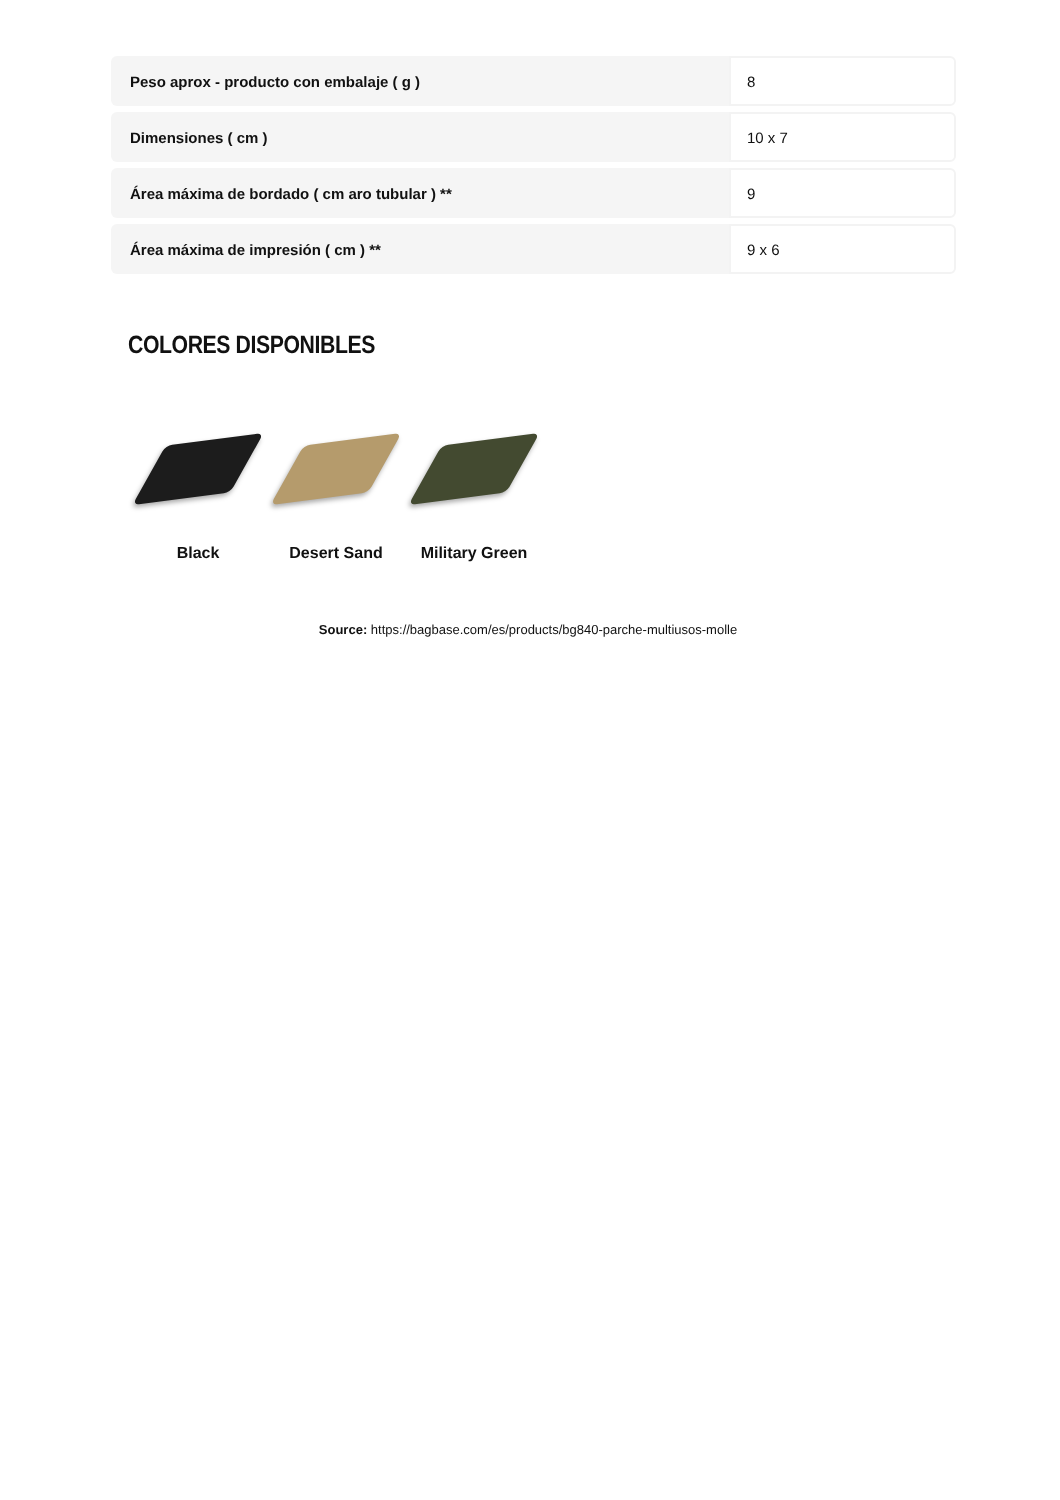| Peso aprox - producto con embalaje ( g ) | 8 |
| Dimensiones ( cm ) | 10 x 7 |
| Área máxima de bordado ( cm aro tubular ) ** | 9 |
| Área máxima de impresión ( cm ) ** | 9 x 6 |
COLORES DISPONIBLES
Black Desert Sand Military Green
Source: https://bagbase.com/es/products/bg840-parche-multiusos-molle